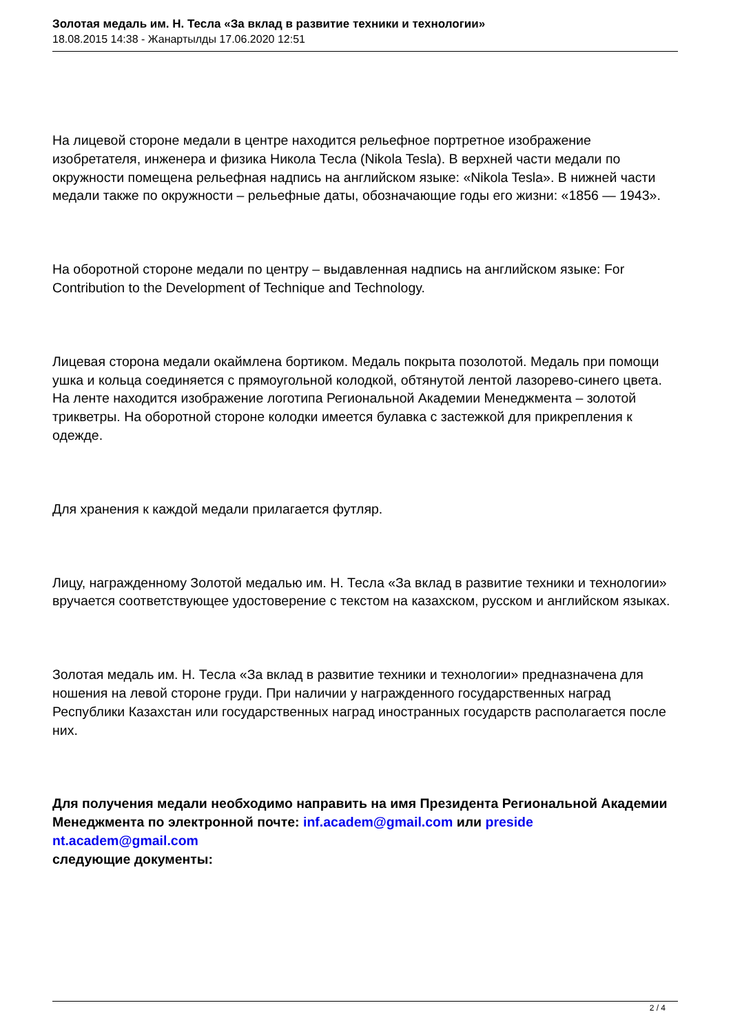Золотая медаль им. Н. Тесла «За вклад в развитие техники и технологии»
18.08.2015 14:38 - Жанартылды 17.06.2020 12:51
На лицевой стороне медали в центре находится рельефное портретное изображение изобретателя, инженера и физика Никола Тесла (Nikola Tesla). В верхней части медали по окружности помещена рельефная надпись на английском языке: «Nikola Tesla». В нижней части медали также по окружности – рельефные даты, обозначающие годы его жизни: «1856 — 1943».
На оборотной стороне медали по центру – выдавленная надпись на английском языке: For Contribution to the Development of Technique and Technology.
Лицевая сторона медали окаймлена бортиком. Медаль покрыта позолотой. Медаль при помощи ушка и кольца соединяется с прямоугольной колодкой, обтянутой лентой лазорево-синего цвета. На ленте находится изображение логотипа Региональной Академии Менеджмента – золотой трикветры. На оборотной стороне колодки имеется булавка с застежкой для прикрепления к одежде.
Для хранения к каждой медали прилагается футляр.
Лицу, награжденному Золотой медалью им. Н. Тесла «За вклад в развитие техники и технологии» вручается соответствующее удостоверение с текстом на казахском, русском и английском языках.
Золотая медаль им. Н. Тесла «За вклад в развитие техники и технологии» предназначена для ношения на левой стороне груди. При наличии у награжденного государственных наград Республики Казахстан или государственных наград иностранных государств располагается после них.
Для получения медали необходимо направить на имя Президента Региональной Академии Менеджмента по электронной почте: inf.academ@gmail.com или preside nt.academ@gmail.com
следующие документы:
2 / 4